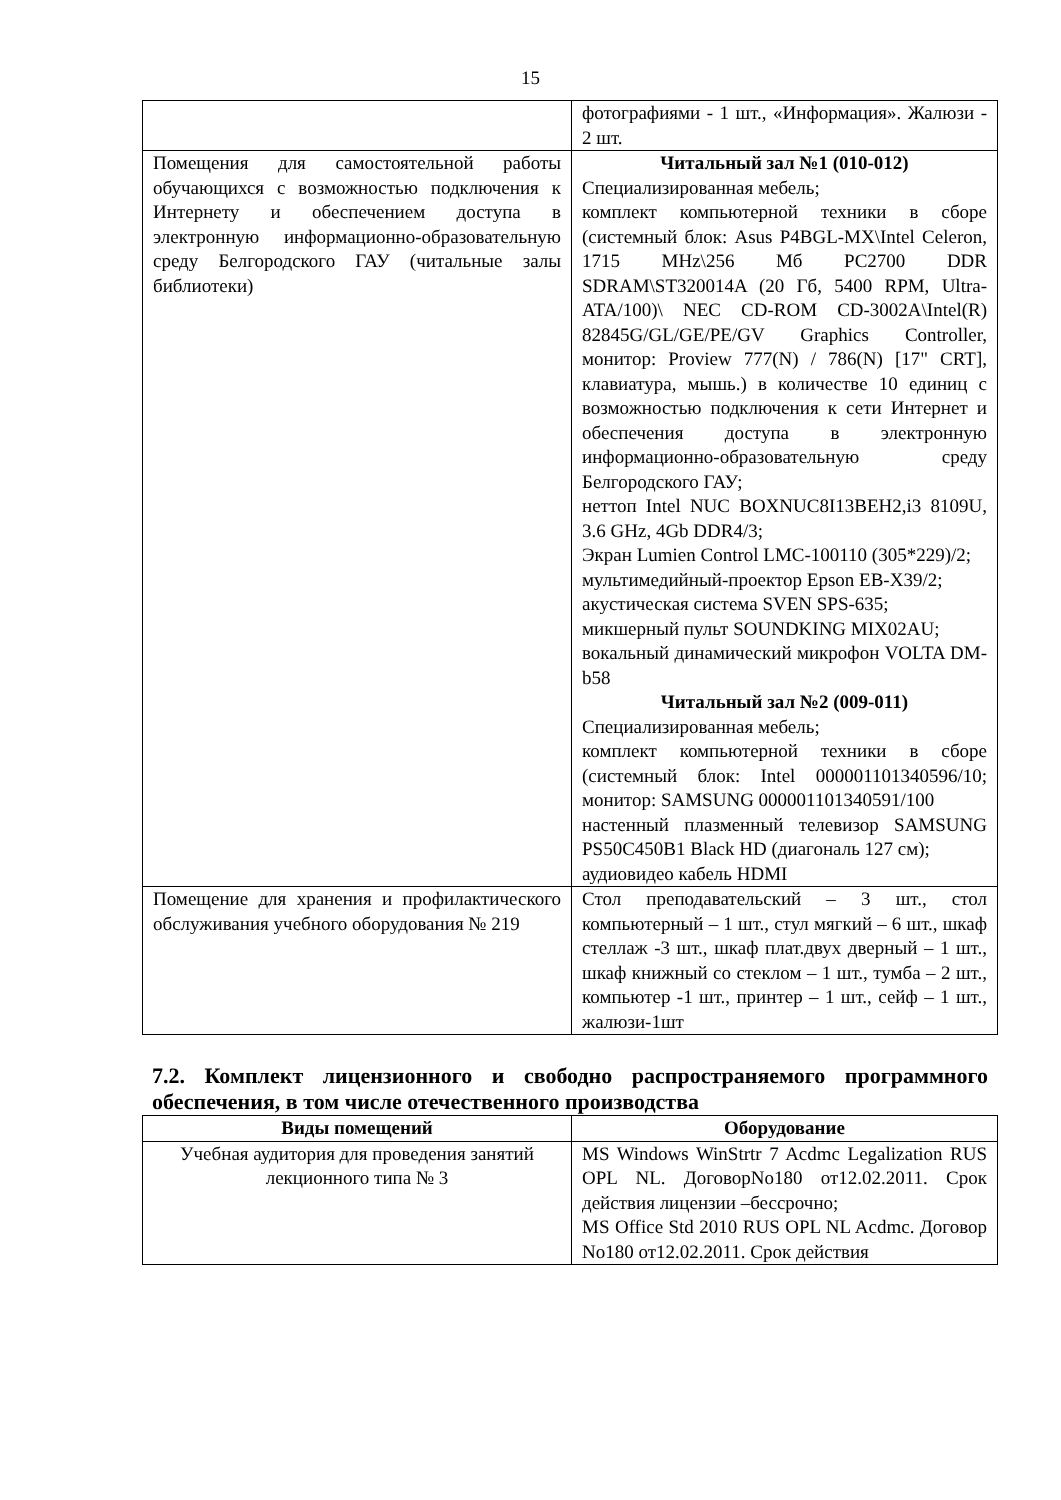15
| | фотографиями - 1 шт., «Информация». Жалюзи - 2 шт. |
| Помещения для самостоятельной работы обучающихся с возможностью подключения к Интернету и обеспечением доступа в электронную информационно-образовательную среду Белгородского ГАУ (читальные залы библиотеки) | Читальный зал №1 (010-012) Специализированная мебель; комплект компьютерной техники в сборе (системный блок: Asus P4BGL-MX\Intel Celeron, 1715 MHz\256 Мб PC2700 DDR SDRAM\ST320014A (20 Гб, 5400 RPM, Ultra-ATA/100)\ NEC CD-ROM CD-3002A\Intel(R) 82845G/GL/GE/PE/GV Graphics Controller, монитор: Proview 777(N) / 786(N) [17" CRT], клавиатура, мышь.) в количестве 10 единиц с возможностью подключения к сети Интернет и обеспечения доступа в электронную информационно-образовательную среду Белгородского ГАУ; неттоп Intel NUC BOXNUC8I13BEH2,i3 8109U, 3.6 GHz, 4Gb DDR4/3; Экран Lumien Control LMC-100110 (305*229)/2; мультимедийный-проектор Epson EB-X39/2; акустическая система SVEN SPS-635; микшерный пульт SOUNDKING MIX02AU; вокальный динамический микрофон VOLTA DM-b58 Читальный зал №2 (009-011) Специализированная мебель; комплект компьютерной техники в сборе (системный блок: Intel 000001101340596/10; монитор: SAMSUNG 000001101340591/100 настенный плазменный телевизор SAMSUNG PS50C450B1 Black HD (диагональ 127 см); аудиовидео кабель HDMI |
| Помещение для хранения и профилактического обслуживания учебного оборудования № 219 | Стол преподавательский – 3 шт., стол компьютерный – 1 шт., стул мягкий – 6 шт., шкаф стеллаж -3 шт., шкаф плат.двух дверный – 1 шт., шкаф книжный со стеклом – 1 шт., тумба – 2 шт., компьютер -1 шт., принтер – 1 шт., сейф – 1 шт., жалюзи-1шт |
7.2. Комплект лицензионного и свободно распространяемого программного обеспечения, в том числе отечественного производства
| Виды помещений | Оборудование |
| --- | --- |
| Учебная аудитория для проведения занятий лекционного типа № 3 | MS Windows WinStrtr 7 Acdmc Legalization RUS OPL NL. ДоговорNo180 от12.02.2011. Срок действия лицензии –бессрочно; MS Office Std 2010 RUS OPL NL Acdmc. Договор No180 от12.02.2011. Срок действия |